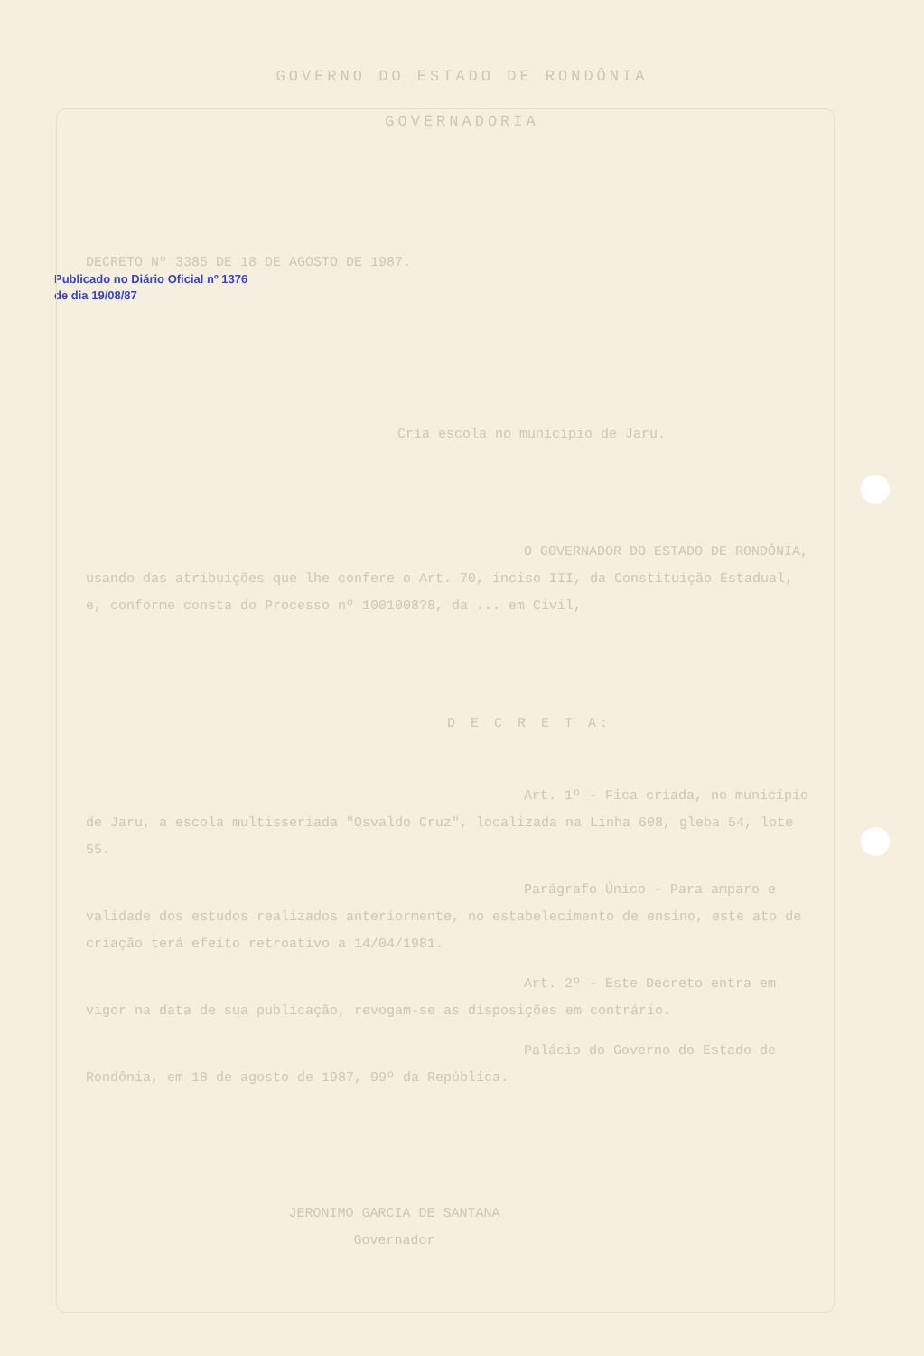GOVERNO DO ESTADO DE RONDÔNIA
GOVERNADORIA
Publicado no Diário Oficial nº 1376 de dia 19/08/87
DECRETO Nº 3385 DE 18 DE AGOSTO DE 1987.
Cria escola no município de Jaru.
O GOVERNADOR DO ESTADO DE RONDÔNIA, usando das atribuições que lhe confere o Art. 70, inciso III, da Constituição Estadual, e, conforme consta do Processo nº 1001008?8, da ... em Civil,
D E C R E T A:
Art. 1º - Fica criada, no município de Jaru, a escola multisseriada "Osvaldo Cruz", localizada na Linha 608, gleba 54, lote 55.
Parágrafo Único - Para amparo e validade dos estudos realizados anteriormente, no estabelecimento de ensino, este ato de criação terá efeito retroativo a 14/04/1981.
Art. 2º - Este Decreto entra em vigor na data de sua publicação, revogam-se as disposições em contrário.
Palácio do Governo do Estado de Rondônia, em 18 de agosto de 1987, 99º da República.
JERONIMO GARCIA DE SANTANA
Governador